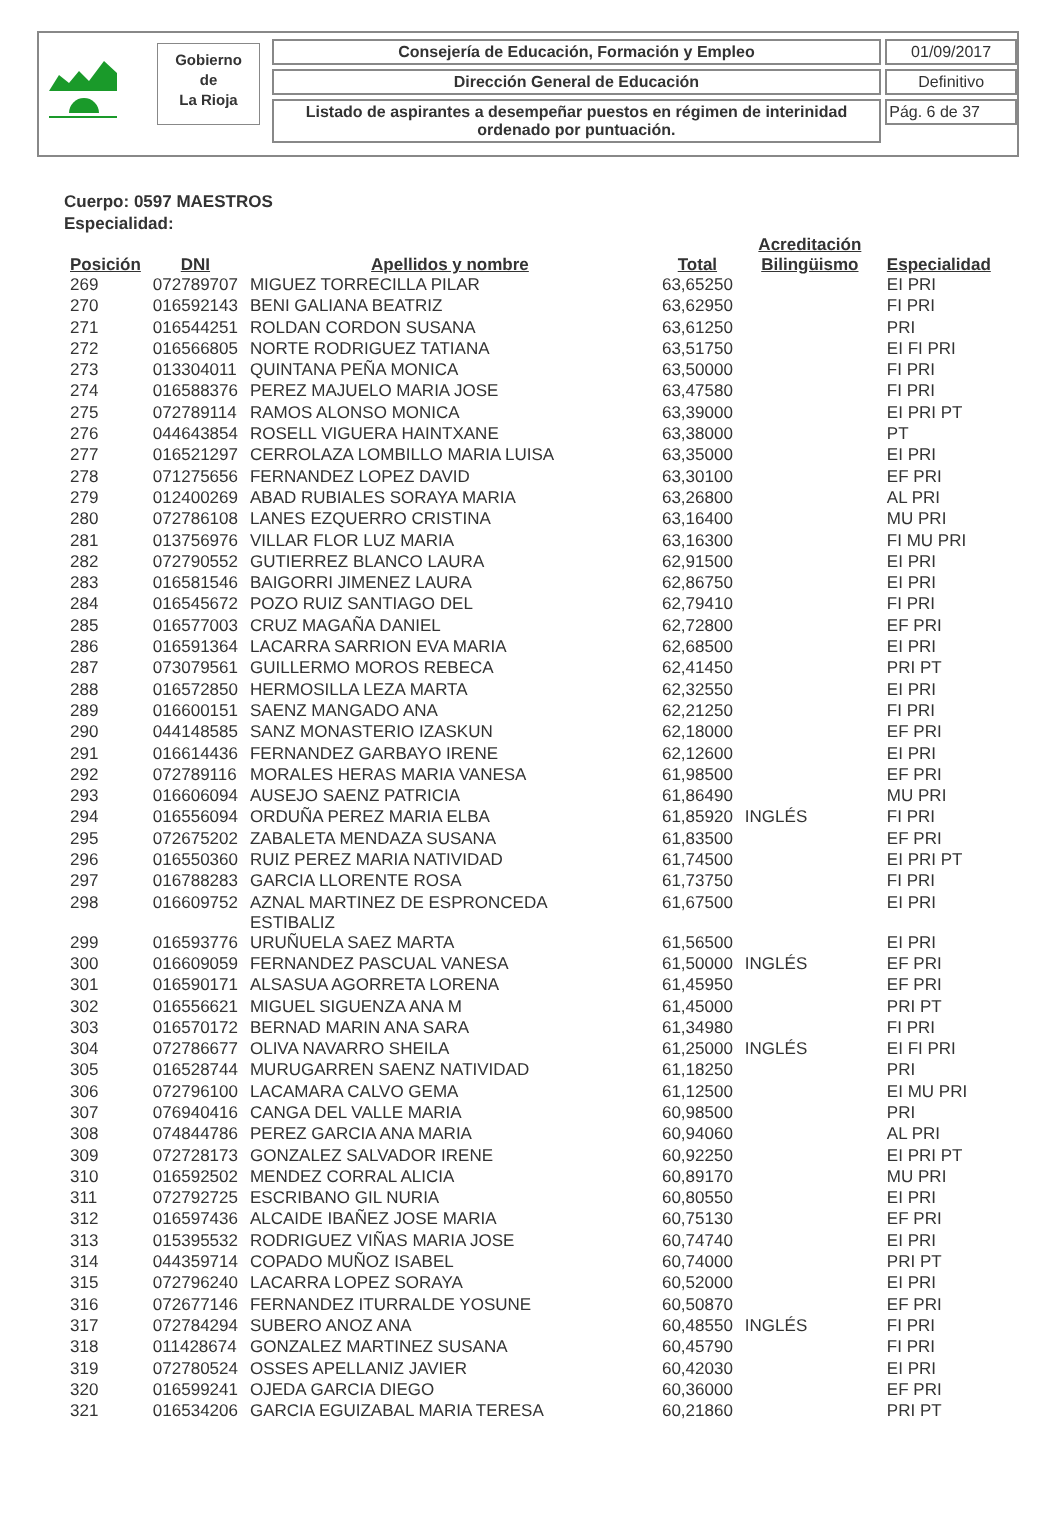Gobierno
de
La Rioja
Consejería de Educación, Formación y Empleo
Dirección General de Educación
Listado de aspirantes a desempeñar puestos en régimen de interinidad ordenado por puntuación.
01/09/2017
Definitivo
Pág. 6 de 37
Cuerpo: 0597 MAESTROS
Especialidad:
| Posición | DNI | Apellidos y nombre | Total | Acreditación Bilingüismo | Especialidad |
| --- | --- | --- | --- | --- | --- |
| 269 | 072789707 | MIGUEZ TORRECILLA PILAR | 63,65250 | | EI PRI |
| 270 | 016592143 | BENI GALIANA BEATRIZ | 63,62950 | | FI PRI |
| 271 | 016544251 | ROLDAN CORDON SUSANA | 63,61250 | | PRI |
| 272 | 016566805 | NORTE RODRIGUEZ TATIANA | 63,51750 | | EI FI PRI |
| 273 | 013304011 | QUINTANA PEÑA MONICA | 63,50000 | | FI PRI |
| 274 | 016588376 | PEREZ MAJUELO MARIA JOSE | 63,47580 | | FI PRI |
| 275 | 072789114 | RAMOS ALONSO MONICA | 63,39000 | | EI PRI PT |
| 276 | 044643854 | ROSELL VIGUERA HAINTXANE | 63,38000 | | PT |
| 277 | 016521297 | CERROLAZA LOMBILLO MARIA LUISA | 63,35000 | | EI PRI |
| 278 | 071275656 | FERNANDEZ LOPEZ DAVID | 63,30100 | | EF PRI |
| 279 | 012400269 | ABAD RUBIALES SORAYA MARIA | 63,26800 | | AL PRI |
| 280 | 072786108 | LANES EZQUERRO CRISTINA | 63,16400 | | MU PRI |
| 281 | 013756976 | VILLAR FLOR LUZ MARIA | 63,16300 | | FI MU PRI |
| 282 | 072790552 | GUTIERREZ BLANCO LAURA | 62,91500 | | EI PRI |
| 283 | 016581546 | BAIGORRI JIMENEZ LAURA | 62,86750 | | EI PRI |
| 284 | 016545672 | POZO RUIZ SANTIAGO DEL | 62,79410 | | FI PRI |
| 285 | 016577003 | CRUZ MAGAÑA DANIEL | 62,72800 | | EF PRI |
| 286 | 016591364 | LACARRA SARRION EVA MARIA | 62,68500 | | EI PRI |
| 287 | 073079561 | GUILLERMO MOROS REBECA | 62,41450 | | PRI PT |
| 288 | 016572850 | HERMOSILLA LEZA MARTA | 62,32550 | | EI PRI |
| 289 | 016600151 | SAENZ MANGADO ANA | 62,21250 | | FI PRI |
| 290 | 044148585 | SANZ MONASTERIO IZASKUN | 62,18000 | | EF PRI |
| 291 | 016614436 | FERNANDEZ GARBAYO IRENE | 62,12600 | | EI PRI |
| 292 | 072789116 | MORALES HERAS MARIA VANESA | 61,98500 | | EF PRI |
| 293 | 016606094 | AUSEJO SAENZ PATRICIA | 61,86490 | | MU PRI |
| 294 | 016556094 | ORDUÑA PEREZ MARIA ELBA | 61,85920 | INGLÉS | FI PRI |
| 295 | 072675202 | ZABALETA MENDAZA SUSANA | 61,83500 | | EF PRI |
| 296 | 016550360 | RUIZ PEREZ MARIA NATIVIDAD | 61,74500 | | EI PRI PT |
| 297 | 016788283 | GARCIA LLORENTE ROSA | 61,73750 | | FI PRI |
| 298 | 016609752 | AZNAL MARTINEZ DE ESPRONCEDA ESTIBALIZ | 61,67500 | | EI PRI |
| 299 | 016593776 | URUÑUELA SAEZ MARTA | 61,56500 | | EI PRI |
| 300 | 016609059 | FERNANDEZ PASCUAL VANESA | 61,50000 | INGLÉS | EF PRI |
| 301 | 016590171 | ALSASUA AGORRETA LORENA | 61,45950 | | EF PRI |
| 302 | 016556621 | MIGUEL SIGUENZA ANA M | 61,45000 | | PRI PT |
| 303 | 016570172 | BERNAD MARIN ANA SARA | 61,34980 | | FI PRI |
| 304 | 072786677 | OLIVA NAVARRO SHEILA | 61,25000 | INGLÉS | EI FI PRI |
| 305 | 016528744 | MURUGARREN SAENZ NATIVIDAD | 61,18250 | | PRI |
| 306 | 072796100 | LACAMARA CALVO GEMA | 61,12500 | | EI MU PRI |
| 307 | 076940416 | CANGA DEL VALLE MARIA | 60,98500 | | PRI |
| 308 | 074844786 | PEREZ GARCIA ANA MARIA | 60,94060 | | AL PRI |
| 309 | 072728173 | GONZALEZ SALVADOR IRENE | 60,92250 | | EI PRI PT |
| 310 | 016592502 | MENDEZ CORRAL ALICIA | 60,89170 | | MU PRI |
| 311 | 072792725 | ESCRIBANO GIL NURIA | 60,80550 | | EI PRI |
| 312 | 016597436 | ALCAIDE IBAÑEZ JOSE MARIA | 60,75130 | | EF PRI |
| 313 | 015395532 | RODRIGUEZ VIÑAS MARIA JOSE | 60,74740 | | EI PRI |
| 314 | 044359714 | COPADO MUÑOZ ISABEL | 60,74000 | | PRI PT |
| 315 | 072796240 | LACARRA LOPEZ SORAYA | 60,52000 | | EI PRI |
| 316 | 072677146 | FERNANDEZ ITURRALDE YOSUNE | 60,50870 | | EF PRI |
| 317 | 072784294 | SUBERO ANOZ ANA | 60,48550 | INGLÉS | FI PRI |
| 318 | 011428674 | GONZALEZ MARTINEZ SUSANA | 60,45790 | | FI PRI |
| 319 | 072780524 | OSSES APELLANIZ JAVIER | 60,42030 | | EI PRI |
| 320 | 016599241 | OJEDA GARCIA DIEGO | 60,36000 | | EF PRI |
| 321 | 016534206 | GARCIA EGUIZABAL MARIA TERESA | 60,21860 | | PRI PT |